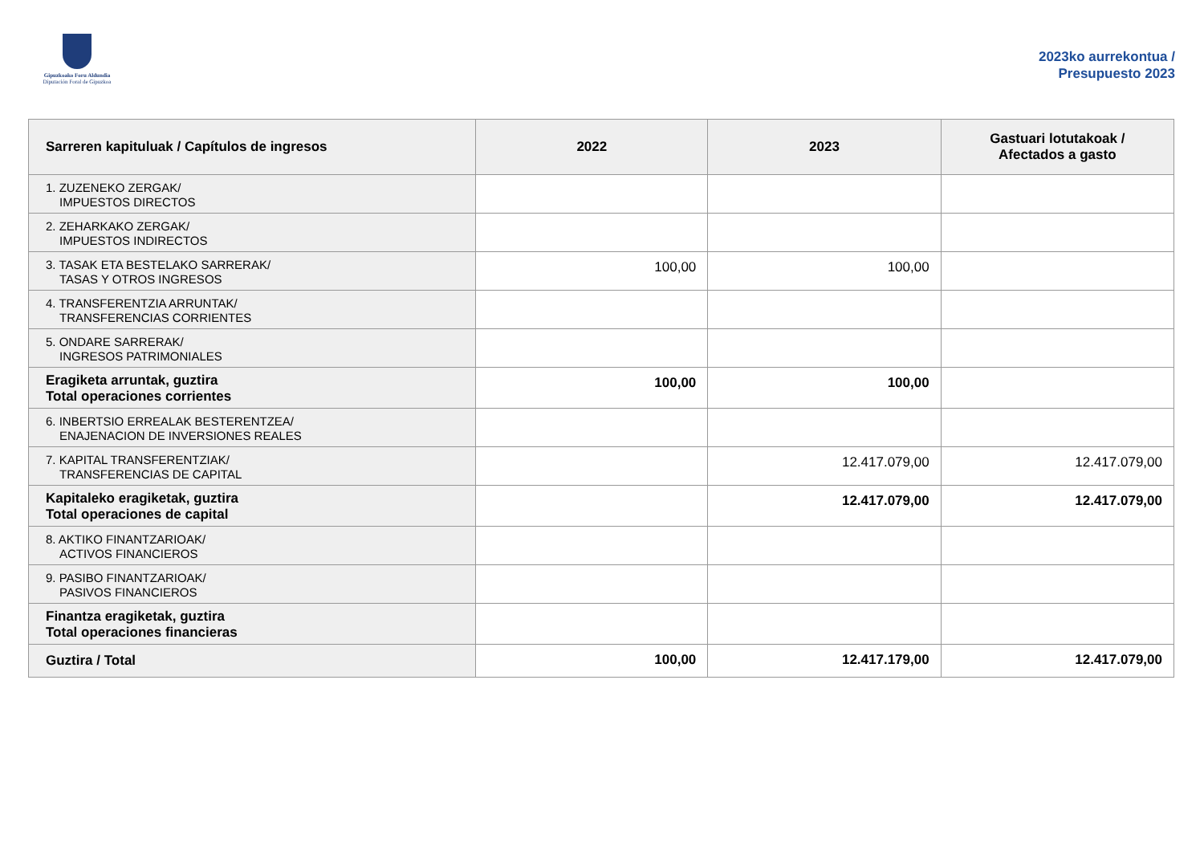Gipuzkoako Foru Aldundia
Diputación Foral de Gipuzkoa
2023ko aurrekontua /
Presupuesto 2023
| Sarreren kapituluak / Capítulos de ingresos | 2022 | 2023 | Gastuari lotutakoak / Afectados a gasto |
| --- | --- | --- | --- |
| 1. ZUZENEKO ZERGAK/ IMPUESTOS DIRECTOS | | | |
| 2. ZEHARKAKO ZERGAK/ IMPUESTOS INDIRECTOS | | | |
| 3. TASAK ETA BESTELAKO SARRERAK/ TASAS Y OTROS INGRESOS | 100,00 | 100,00 | |
| 4. TRANSFERENTZIA ARRUNTAK/ TRANSFERENCIAS CORRIENTES | | | |
| 5. ONDARE SARRERAK/ INGRESOS PATRIMONIALES | | | |
| Eragiketa arruntak, guztira Total operaciones corrientes | 100,00 | 100,00 | |
| 6. INBERTSIO ERREALAK BESTERENTZEA/ ENAJENACION DE INVERSIONES REALES | | | |
| 7. KAPITAL TRANSFERENTZIAK/ TRANSFERENCIAS DE CAPITAL | | 12.417.079,00 | 12.417.079,00 |
| Kapitaleko eragiketak, guztira Total operaciones de capital | | 12.417.079,00 | 12.417.079,00 |
| 8. AKTIKO FINANTZARIOAK/ ACTIVOS FINANCIEROS | | | |
| 9. PASIBO FINANTZARIOAK/ PASIVOS FINANCIEROS | | | |
| Finantza eragiketak, guztira Total operaciones financieras | | | |
| Guztira / Total | 100,00 | 12.417.179,00 | 12.417.079,00 |